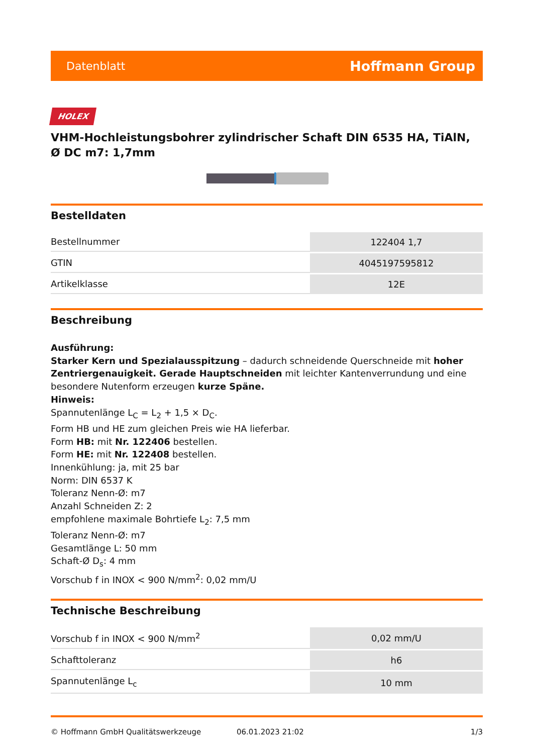Datenblatt Hoffmann Group
HOLEX
VHM-Hochleistungsbohrer zylindrischer Schaft DIN 6535 HA, TiAlN, Ø DC m7: 1,7mm
Bestelldaten
| Bestellnummer | 122404 1,7 |
| GTIN | 4045197595812 |
| Artikelklasse | 12E |
Beschreibung
Ausführung:
Starker Kern und Spezialausspitzung – dadurch schneidende Querschneide mit hoher Zentriergenauigkeit. Gerade Hauptschneiden mit leichter Kantenverrundung und eine besondere Nutenform erzeugen kurze Späne.
Hinweis:
Spannutenlänge L<sub>C</sub> = L<sub>2</sub> + 1,5 × D<sub>C</sub>.
Form HB und HE zum gleichen Preis wie HA lieferbar.
Form HB: mit Nr. 122406 bestellen.
Form HE: mit Nr. 122408 bestellen.
Innenkühlung: ja, mit 25 bar
Norm: DIN 6537 K
Toleranz Nenn-Ø: m7
Anzahl Schneiden Z: 2
empfohlene maximale Bohrtiefe L<sub>2</sub>: 7,5 mm
Toleranz Nenn-Ø: m7
Gesamtlänge L: 50 mm
Schaft-Ø D<sub>s</sub>: 4 mm
Vorschub f in INOX < 900 N/mm<sup>2</sup>: 0,02 mm/U
Technische Beschreibung
| Vorschub f in INOX < 900 N/mm<sup>2</sup> | 0,02 mm/U |
| Schafttoleranz | h6 |
| Spannutenlänge L<sub>c</sub> | 10 mm |
© Hoffmann GmbH Qualitätswerkzeuge 06.01.2023 21:02 1/3